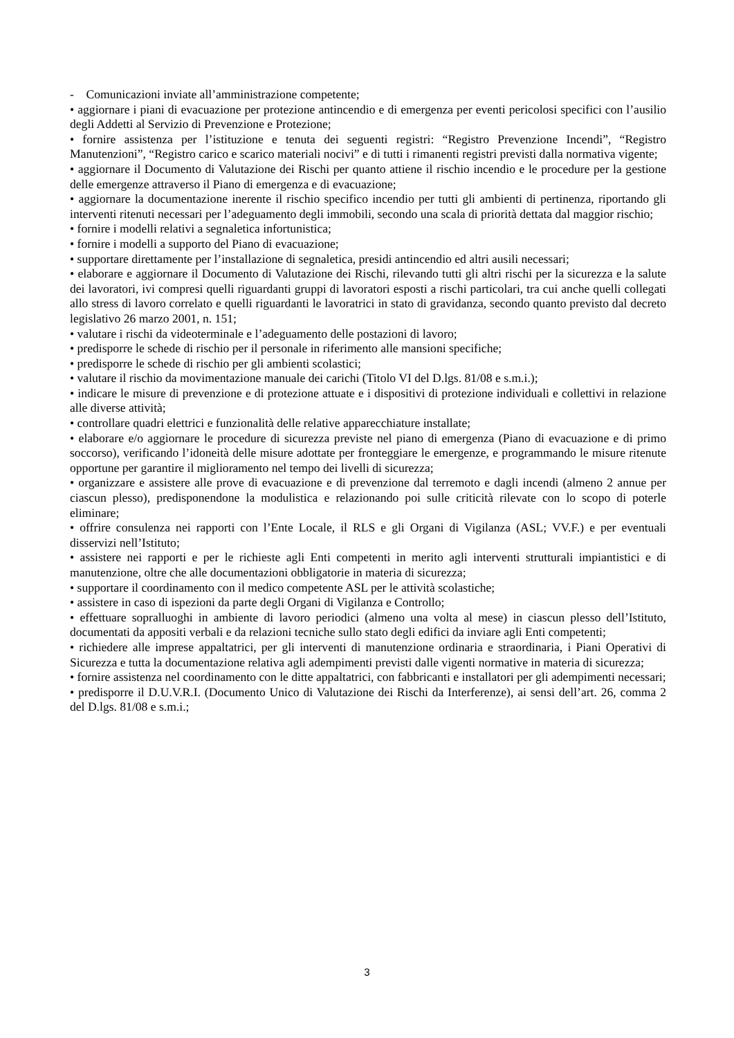- Comunicazioni inviate all’amministrazione competente;
• aggiornare i piani di evacuazione per protezione antincendio e di emergenza per eventi pericolosi specifici con l’ausilio degli Addetti al Servizio di Prevenzione e Protezione;
• fornire assistenza per l’istituzione e tenuta dei seguenti registri: “Registro Prevenzione Incendi”, “Registro Manutenzioni”, “Registro carico e scarico materiali nocivi” e di tutti i rimanenti registri previsti dalla normativa vigente;
• aggiornare il Documento di Valutazione dei Rischi per quanto attiene il rischio incendio e le procedure per la gestione delle emergenze attraverso il Piano di emergenza e di evacuazione;
• aggiornare la documentazione inerente il rischio specifico incendio per tutti gli ambienti di pertinenza, riportando gli interventi ritenuti necessari per l’adeguamento degli immobili, secondo una scala di priorità dettata dal maggior rischio;
• fornire i modelli relativi a segnaletica infortunistica;
• fornire i modelli a supporto del Piano di evacuazione;
• supportare direttamente per l’installazione di segnaletica, presidi antincendio ed altri ausili necessari;
• elaborare e aggiornare il Documento di Valutazione dei Rischi, rilevando tutti gli altri rischi per la sicurezza e la salute dei lavoratori, ivi compresi quelli riguardanti gruppi di lavoratori esposti a rischi particolari, tra cui anche quelli collegati allo stress di lavoro correlato e quelli riguardanti le lavoratrici in stato di gravidanza, secondo quanto previsto dal decreto legislativo 26 marzo 2001, n. 151;
• valutare i rischi da videoterminale e l’adeguamento delle postazioni di lavoro;
• predisporre le schede di rischio per il personale in riferimento alle mansioni specifiche;
• predisporre le schede di rischio per gli ambienti scolastici;
• valutare il rischio da movimentazione manuale dei carichi (Titolo VI del D.lgs. 81/08 e s.m.i.);
• indicare le misure di prevenzione e di protezione attuate e i dispositivi di protezione individuali e collettivi in relazione alle diverse attività;
• controllare quadri elettrici e funzionalità delle relative apparecchiature installate;
• elaborare e/o aggiornare le procedure di sicurezza previste nel piano di emergenza (Piano di evacuazione e di primo soccorso), verificando l’idoneità delle misure adottate per fronteggiare le emergenze, e programmando le misure ritenute opportune per garantire il miglioramento nel tempo dei livelli di sicurezza;
• organizzare e assistere alle prove di evacuazione e di prevenzione dal terremoto e dagli incendi (almeno 2 annue per ciascun plesso), predisponendone la modulistica e relazionando poi sulle criticità rilevate con lo scopo di poterle eliminare;
• offrire consulenza nei rapporti con l’Ente Locale, il RLS e gli Organi di Vigilanza (ASL; VV.F.) e per eventuali disservizi nell’Istituto;
• assistere nei rapporti e per le richieste agli Enti competenti in merito agli interventi strutturali impiantistici e di manutenzione, oltre che alle documentazioni obbligatorie in materia di sicurezza;
• supportare il coordinamento con il medico competente ASL per le attività scolastiche;
• assistere in caso di ispezioni da parte degli Organi di Vigilanza e Controllo;
• effettuare sopralluoghi in ambiente di lavoro periodici (almeno una volta al mese) in ciascun plesso dell’Istituto, documentati da appositi verbali e da relazioni tecniche sullo stato degli edifici da inviare agli Enti competenti;
• richiedere alle imprese appaltatrici, per gli interventi di manutenzione ordinaria e straordinaria, i Piani Operativi di Sicurezza e tutta la documentazione relativa agli adempimenti previsti dalle vigenti normative in materia di sicurezza;
• fornire assistenza nel coordinamento con le ditte appaltatrici, con fabbricanti e installatori per gli adempimenti necessari;
• predisporre il D.U.V.R.I. (Documento Unico di Valutazione dei Rischi da Interferenze), ai sensi dell’art. 26, comma 2 del D.lgs. 81/08 e s.m.i.;
3